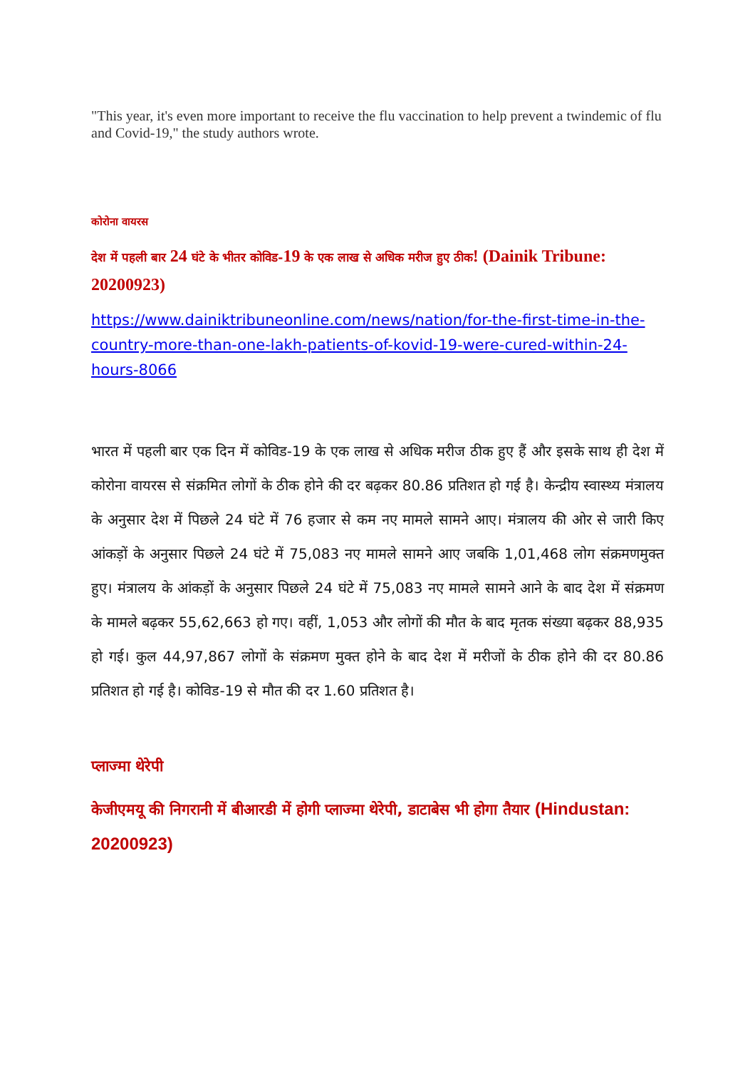"This year, it's even more important to receive the flu vaccination to help prevent a twindemic of flu and Covid-19," the study authors wrote.
कोरोना वायरस
देश में पहली बार 24 घंटे के भीतर कोविड-19 के एक लाख से अधिक मरीज हुए ठीक! (Dainik Tribune: 20200923)
https://www.dainiktribuneonline.com/news/nation/for-the-first-time-in-the-country-more-than-one-lakh-patients-of-kovid-19-were-cured-within-24-hours-8066
भारत में पहली बार एक दिन में कोविड-19 के एक लाख से अधिक मरीज ठीक हुए हैं और इसके साथ ही देश में कोरोना वायरस से संक्रमित लोगों के ठीक होने की दर बढ़कर 80.86 प्रतिशत हो गई है। केन्द्रीय स्वास्थ्य मंत्रालय के अनुसार देश में पिछले 24 घंटे में 76 हजार से कम नए मामले सामने आए। मंत्रालय की ओर से जारी किए आंकड़ों के अनुसार पिछले 24 घंटे में 75,083 नए मामले सामने आए जबकि 1,01,468 लोग संक्रमणमुक्त हुए। मंत्रालय के आंकड़ों के अनुसार पिछले 24 घंटे में 75,083 नए मामले सामने आने के बाद देश में संक्रमण के मामले बढ़कर 55,62,663 हो गए। वहीं, 1,053 और लोगों की मौत के बाद मृतक संख्या बढ़कर 88,935 हो गई। कुल 44,97,867 लोगों के संक्रमण मुक्त होने के बाद देश में मरीजों के ठीक होने की दर 80.86 प्रतिशत हो गई है। कोविड-19 से मौत की दर 1.60 प्रतिशत है।
प्लाज्मा थेरेपी
केजीएमयू की निगरानी में बीआरडी में होगी प्लाज्मा थेरेपी, डाटाबेस भी होगा तैयार (Hindustan: 20200923)